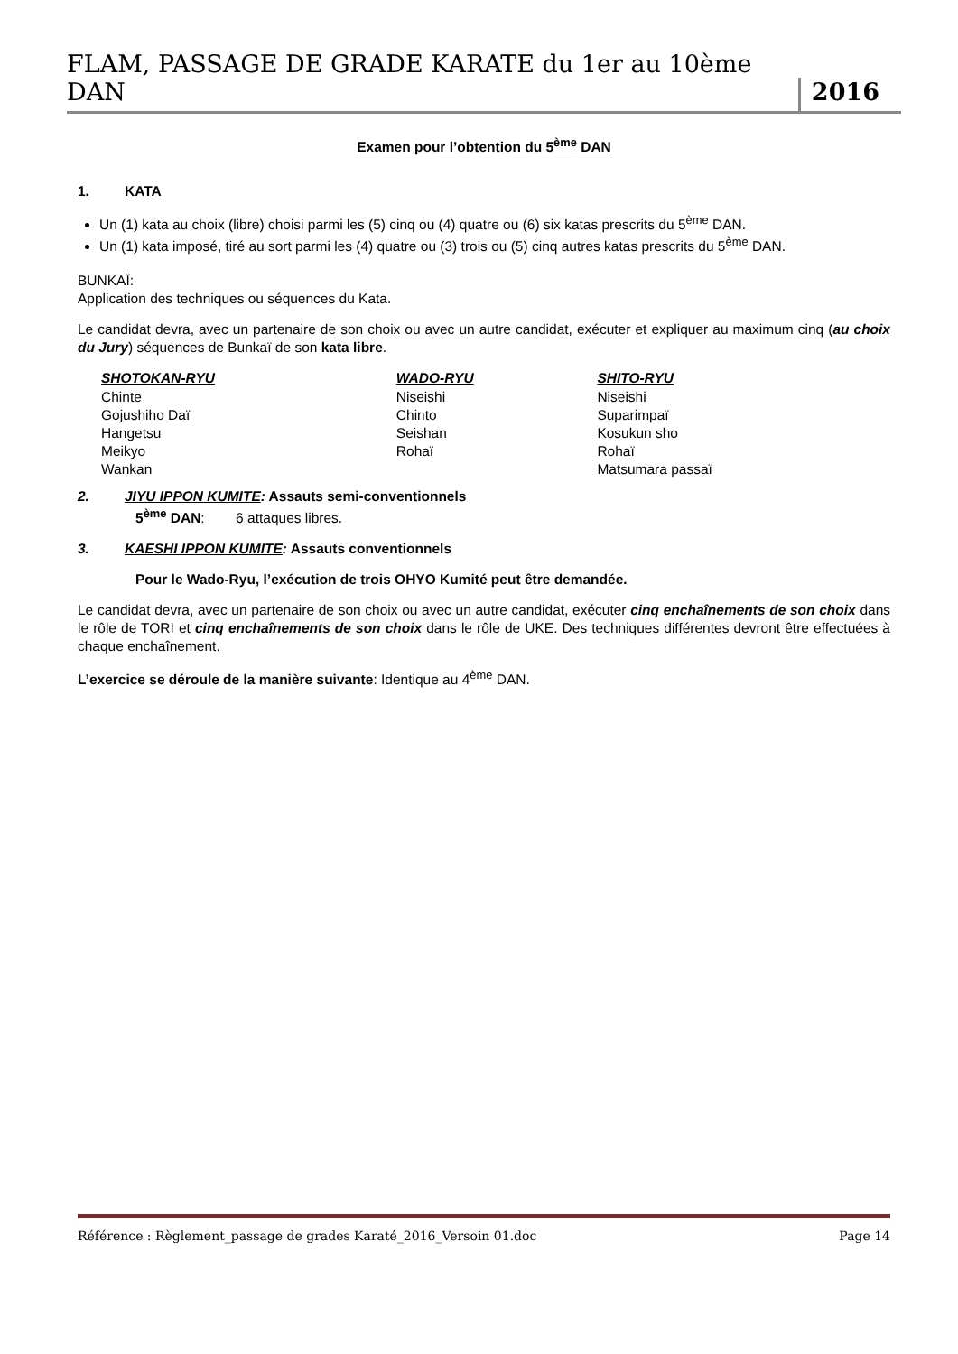FLAM, PASSAGE DE GRADE KARATE du 1er au 10ème DAN 2016
Examen pour l’obtention du 5<sup>ème</sup> DAN
1. KATA
Un (1) kata au choix (libre) choisi parmi les (5) cinq ou (4) quatre ou (6) six katas prescrits du 5<sup>ème</sup> DAN.
Un (1) kata imposé, tiré au sort parmi les (4) quatre ou (3) trois ou (5) cinq autres katas prescrits du 5<sup>ème</sup> DAN.
BUNKAÏ:
Application des techniques ou séquences du Kata.
Le candidat devra, avec un partenaire de son choix ou avec un autre candidat, exécuter et expliquer au maximum cinq (au choix du Jury) séquences de Bunkaï de son kata libre.
| SHOTOKAN-RYU | WADO-RYU | SHITO-RYU |
| --- | --- | --- |
| Chinte | Niseishi | Niseishi |
| Gojushiho Daï | Chinto | Suparimpaï |
| Hangetsu | Seishan | Kosukun sho |
| Meikyo | Rohaï | Rohaï |
| Wankan | | Matsumara passaï |
2. JIYU IPPON KUMITE: Assauts semi-conventionnels
5<sup>ème</sup> DAN: 6 attaques libres.
3. KAESHI IPPON KUMITE: Assauts conventionnels
Pour le Wado-Ryu, l’exécution de trois OHYO Kumité peut être demandée.
Le candidat devra, avec un partenaire de son choix ou avec un autre candidat, exécuter cinq enchaînements de son choix dans le rôle de TORI et cinq enchaînements de son choix dans le rôle de UKE. Des techniques différentes devront être effectuées à chaque enchaînement.
L’exercice se déroule de la manière suivante: Identique au 4<sup>ème</sup> DAN.
Référence : Règlement_passage de grades Karaté_2016_Versoin 01.doc Page 14